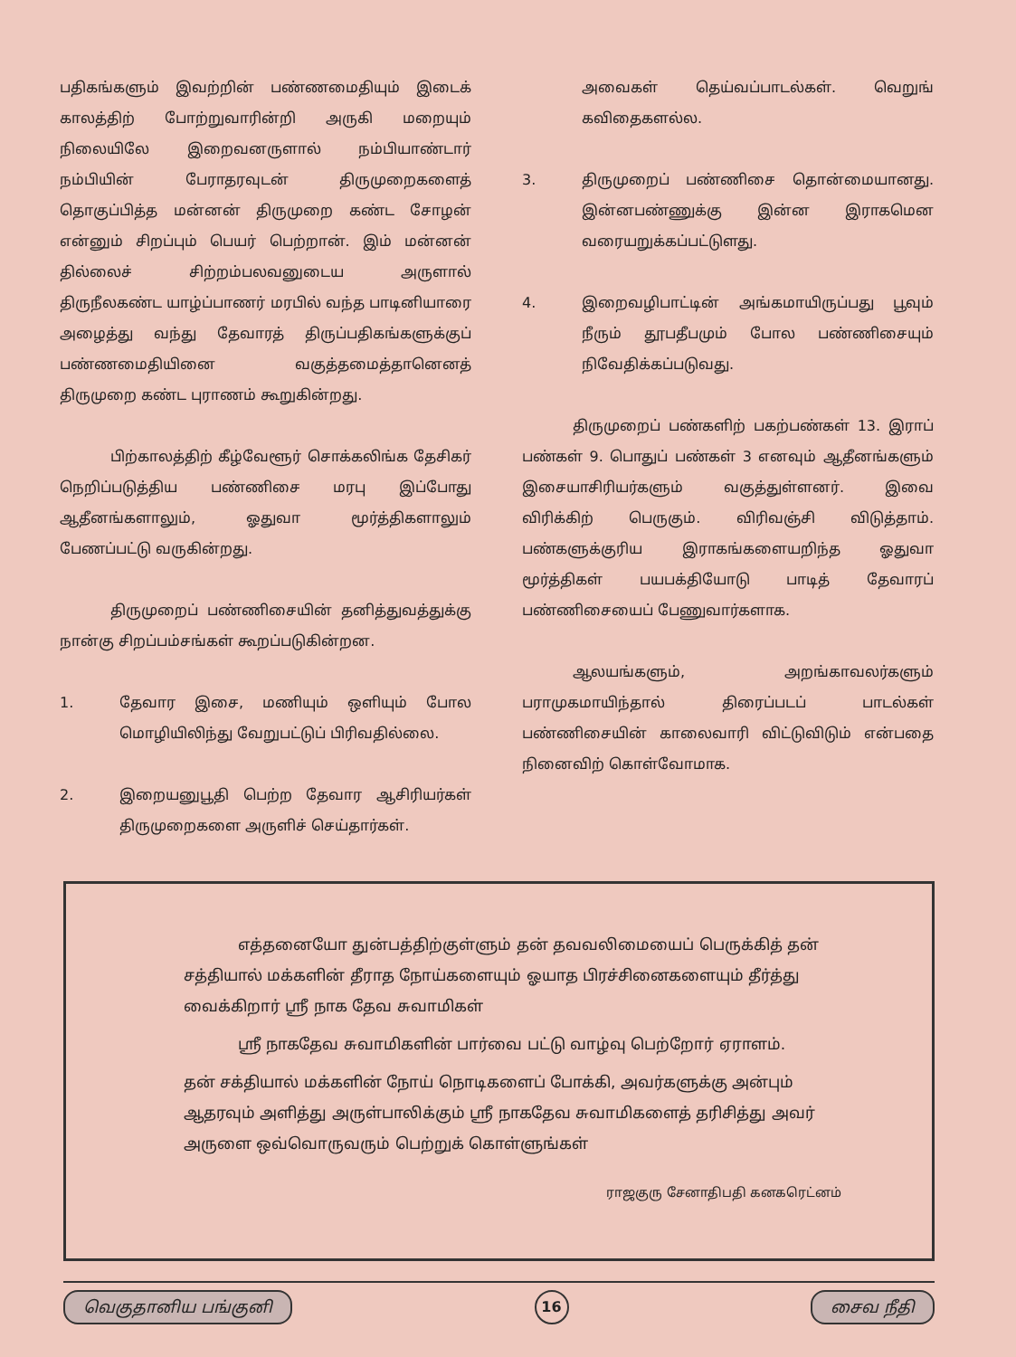பதிகங்களும் இவற்றின் பண்ணமைதியும் இடைக் காலத்திற் போற்றுவாரின்றி அருகி மறையும் நிலையிலே இறைவனருளால் நம்பியாண்டார் நம்பியின் பேராதரவுடன் திருமுறைகளைத் தொகுப்பித்த மன்னன் திருமுறை கண்ட சோழன் என்னும் சிறப்பும் பெயர் பெற்றான். இம் மன்னன் தில்லைச் சிற்றம்பலவனுடைய அருளால் திருநீலகண்ட யாழ்ப்பாணர் மரபில் வந்த பாடினியாரை அழைத்து வந்து தேவாரத் திருப்பதிகங்களுக்குப் பண்ணமைதியினை வகுத்தமைத்தானெனத் திருமுறை கண்ட புராணம் கூறுகின்றது.
பிற்காலத்திற் கீழ்வேளூர் சொக்கலிங்க தேசிகர் நெறிப்படுத்திய பண்ணிசை மரபு இப்போது ஆதீனங்களாலும், ஓதுவா மூர்த்திகளாலும் பேணப்பட்டு வருகின்றது.
திருமுறைப் பண்ணிசையின் தனித்துவத்துக்கு நான்கு சிறப்பம்சங்கள் கூறப்படுகின்றன.
1. தேவார இசை, மணியும் ஒளியும் போல மொழியிலிந்து வேறுபட்டுப் பிரிவதில்லை.
2. இறையனுபூதி பெற்ற தேவார ஆசிரியர்கள் திருமுறைகளை அருளிச் செய்தார்கள்.
அவைகள் தெய்வப்பாடல்கள். வெறுங் கவிதைகளல்ல.
3. திருமுறைப் பண்ணிசை தொன்மையானது. இன்னபண்ணுக்கு இன்ன இராகமென வரையறுக்கப்பட்டுளது.
4. இறைவழிபாட்டின் அங்கமாயிருப்பது பூவும் நீரும் தூபதீபமும் போல பண்ணிசையும் நிவேதிக்கப்படுவது.
திருமுறைப் பண்களிற் பகற்பண்கள் 13. இராப் பண்கள் 9. பொதுப் பண்கள் 3 எனவும் ஆதீனங்களும் இசையாசிரியர்களும் வகுத்துள்ளனர். இவை விரிக்கிற் பெருகும். விரிவஞ்சி விடுத்தாம். பண்களுக்குரிய இராகங்களையறிந்த ஓதுவா மூர்த்திகள் பயபக்தியோடு பாடித் தேவாரப் பண்ணிசையைப் பேணுவார்களாக.
ஆலயங்களும், அறங்காவலர்களும் பராமுகமாயிந்தால் திரைப்படப் பாடல்கள் பண்ணிசையின் காலைவாரி விட்டுவிடும் என்பதை நினைவிற் கொள்வோமாக.
எத்தனையோ துன்பத்திற்குள்ளும் தன் தவவலிமையைப் பெருக்கித் தன் சத்தியால் மக்களின் தீராத நோய்களையும் ஓயாத பிரச்சினைகளையும் தீர்த்து வைக்கிறார் ஸ்ரீ நாக தேவ சுவாமிகள்
ஸ்ரீ நாகதேவ சுவாமிகளின் பார்வை பட்டு வாழ்வு பெற்றோர் ஏராளம்.
தன் சக்தியால் மக்களின் நோய் நொடிகளைப் போக்கி, அவர்களுக்கு அன்பும் ஆதரவும் அளித்து அருள்பாலிக்கும் ஸ்ரீ நாகதேவ சுவாமிகளைத் தரிசித்து அவர் அருளை ஒவ்வொருவரும் பெற்றுக் கொள்ளுங்கள்
ராஜகுரு சேனாதிபதி கனகரெட்னம்
வெகுதானிய பங்குனி 16 சைவ நீதி